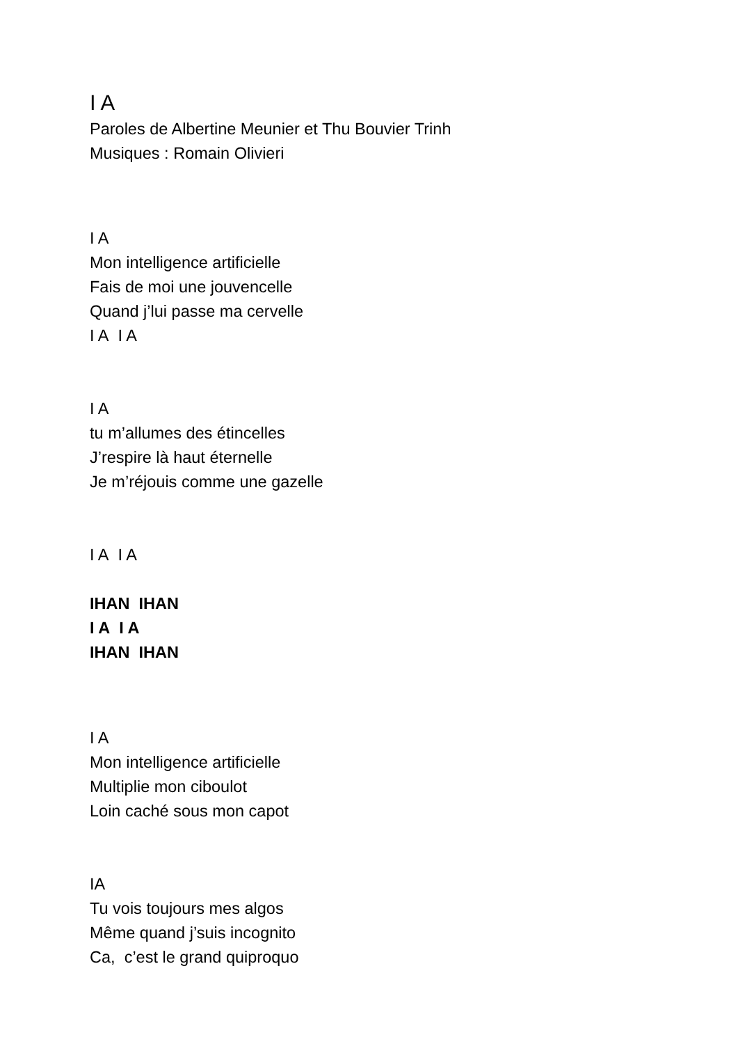I A
Paroles de Albertine Meunier et Thu Bouvier Trinh
Musiques : Romain Olivieri
I A
Mon intelligence artificielle
Fais de moi une jouvencelle
Quand j’lui passe ma cervelle
I A I A
I A
tu m’allumes des étincelles
J’respire là haut éternelle
Je m’réjouis comme une gazelle
I A I A
IHAN IHAN
I A I A
IHAN IHAN
I A
Mon intelligence artificielle
Multiplie mon ciboulot
Loin caché sous mon capot
IA
Tu vois toujours mes algos
Même quand j’suis incognito
Ca, c’est le grand quiproquo